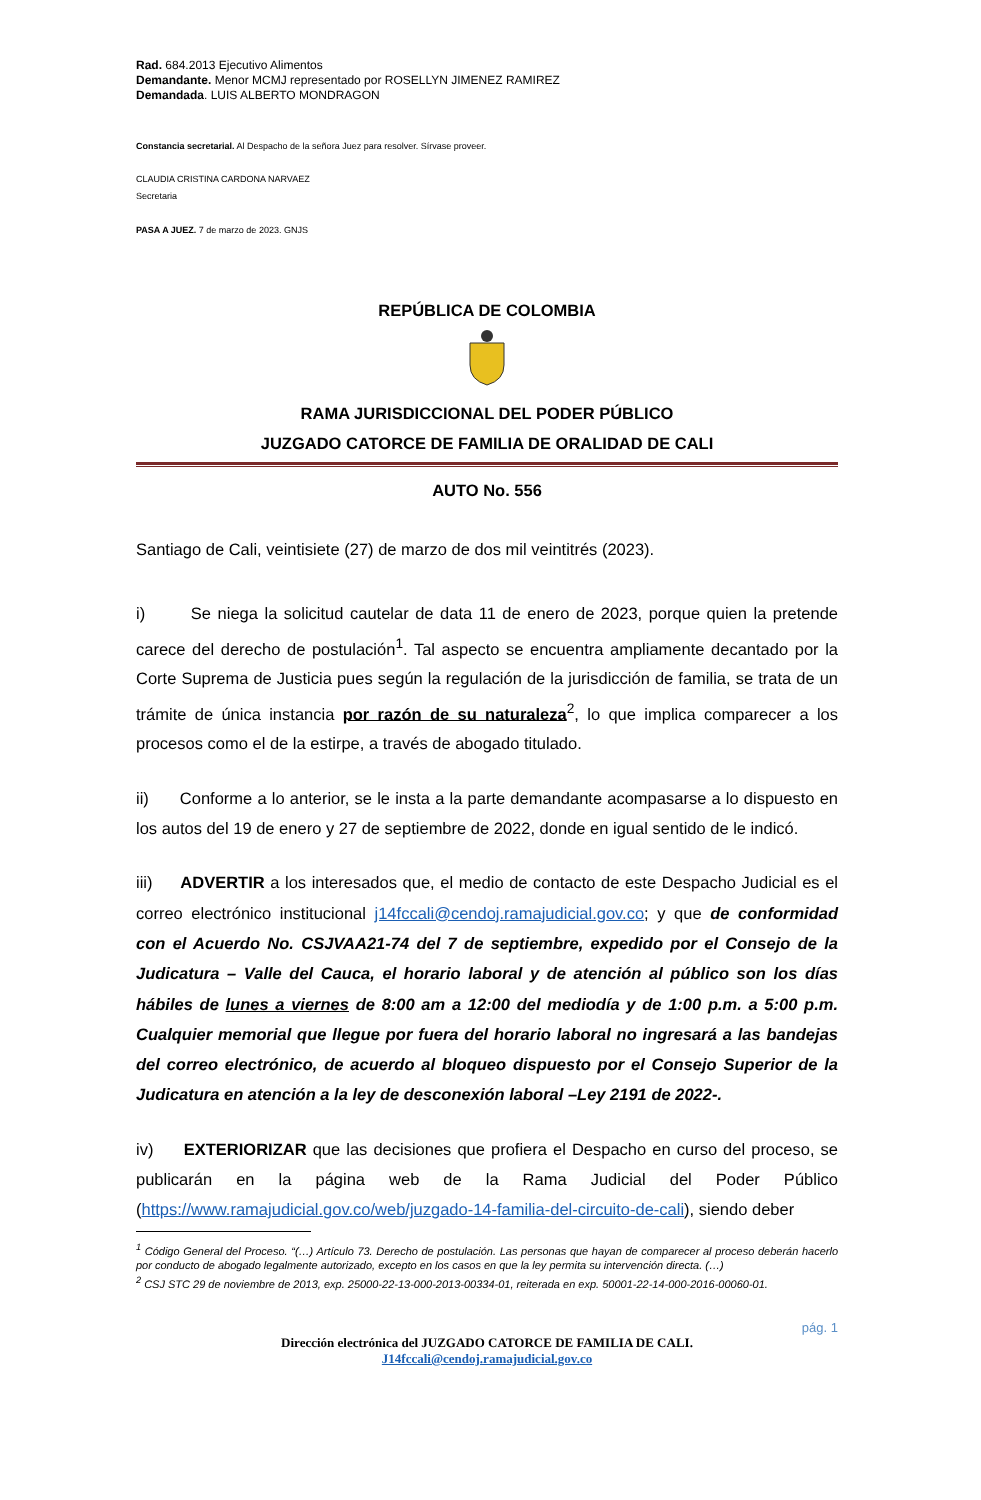Rad. 684.2013 Ejecutivo Alimentos
Demandante. Menor MCMJ representado por ROSELLYN JIMENEZ RAMIREZ
Demandada. LUIS ALBERTO MONDRAGON
Constancia secretarial. Al Despacho de la señora Juez para resolver. Sírvase proveer.
CLAUDIA CRISTINA CARDONA NARVAEZ
Secretaria
PASA A JUEZ. 7 de marzo de 2023. GNJS
REPÚBLICA DE COLOMBIA
RAMA JURISDICCIONAL DEL PODER PÚBLICO
JUZGADO CATORCE DE FAMILIA DE ORALIDAD DE CALI
AUTO No. 556
Santiago de Cali, veintisiete (27) de marzo de dos mil veintitrés (2023).
i) Se niega la solicitud cautelar de data 11 de enero de 2023, porque quien la pretende carece del derecho de postulación<sup>1</sup>. Tal aspecto se encuentra ampliamente decantado por la Corte Suprema de Justicia pues según la regulación de la jurisdicción de familia, se trata de un trámite de única instancia por razón de su naturaleza<sup>2</sup>, lo que implica comparecer a los procesos como el de la estirpe, a través de abogado titulado.
ii) Conforme a lo anterior, se le insta a la parte demandante acompasarse a lo dispuesto en los autos del 19 de enero y 27 de septiembre de 2022, donde en igual sentido de le indicó.
iii) ADVERTIR a los interesados que, el medio de contacto de este Despacho Judicial es el correo electrónico institucional j14fccali@cendoj.ramajudicial.gov.co; y que de conformidad con el Acuerdo No. CSJVAA21-74 del 7 de septiembre, expedido por el Consejo de la Judicatura – Valle del Cauca, el horario laboral y de atención al público son los días hábiles de lunes a viernes de 8:00 am a 12:00 del mediodía y de 1:00 p.m. a 5:00 p.m. Cualquier memorial que llegue por fuera del horario laboral no ingresará a las bandejas del correo electrónico, de acuerdo al bloqueo dispuesto por el Consejo Superior de la Judicatura en atención a la ley de desconexión laboral –Ley 2191 de 2022-.
iv) EXTERIORIZAR que las decisiones que profiera el Despacho en curso del proceso, se publicarán en la página web de la Rama Judicial del Poder Público (https://www.ramajudicial.gov.co/web/juzgado-14-familia-del-circuito-de-cali), siendo deber
<sup>1</sup> Código General del Proceso. “(…) Artículo 73. Derecho de postulación. Las personas que hayan de comparecer al proceso deberán hacerlo por conducto de abogado legalmente autorizado, excepto en los casos en que la ley permita su intervención directa. (…)
<sup>2</sup> CSJ STC 29 de noviembre de 2013, exp. 25000-22-13-000-2013-00334-01, reiterada en exp. 50001-22-14-000-2016-00060-01.
pág. 1
Dirección electrónica del JUZGADO CATORCE DE FAMILIA DE CALI.
J14fccali@cendoj.ramajudicial.gov.co